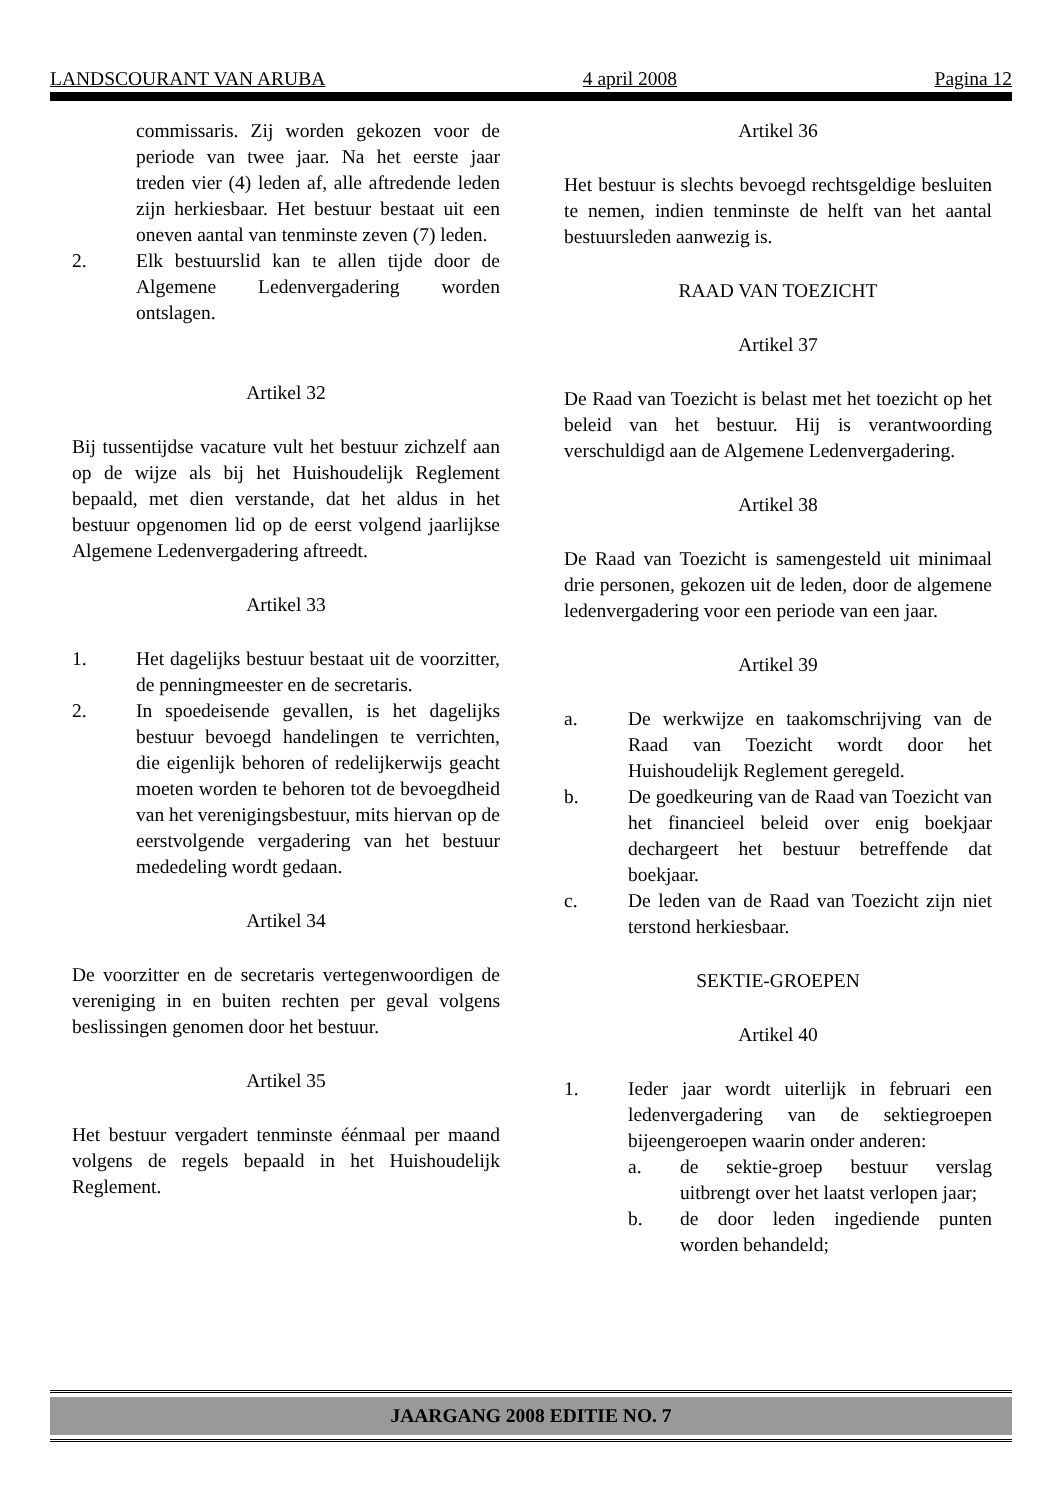LANDSCOURANT VAN ARUBA 4 april 2008 Pagina 12
commissaris. Zij worden gekozen voor de periode van twee jaar. Na het eerste jaar treden vier (4) leden af, alle aftredende leden zijn herkiesbaar. Het bestuur bestaat uit een oneven aantal van tenminste zeven (7) leden.
2. Elk bestuurslid kan te allen tijde door de Algemene Ledenvergadering worden ontslagen.
Artikel 32
Bij tussentijdse vacature vult het bestuur zichzelf aan op de wijze als bij het Huishoudelijk Reglement bepaald, met dien verstande, dat het aldus in het bestuur opgenomen lid op de eerst volgend jaarlijkse Algemene Ledenvergadering aftreedt.
Artikel 33
1. Het dagelijks bestuur bestaat uit de voorzitter, de penningmeester en de secretaris.
2. In spoedeisende gevallen, is het dagelijks bestuur bevoegd handelingen te verrichten, die eigenlijk behoren of redelijkerwijs geacht moeten worden te behoren tot de bevoegdheid van het verenigingsbestuur, mits hiervan op de eerstvolgende vergadering van het bestuur mededeling wordt gedaan.
Artikel 34
De voorzitter en de secretaris vertegenwoordigen de vereniging in en buiten rechten per geval volgens beslissingen genomen door het bestuur.
Artikel 35
Het bestuur vergadert tenminste éénmaal per maand volgens de regels bepaald in het Huishoudelijk Reglement.
Artikel 36
Het bestuur is slechts bevoegd rechtsgeldige besluiten te nemen, indien tenminste de helft van het aantal bestuursleden aanwezig is.
RAAD VAN TOEZICHT
Artikel 37
De Raad van Toezicht is belast met het toezicht op het beleid van het bestuur. Hij is verantwoording verschuldigd aan de Algemene Ledenvergadering.
Artikel 38
De Raad van Toezicht is samengesteld uit minimaal drie personen, gekozen uit de leden, door de algemene ledenvergadering voor een periode van een jaar.
Artikel 39
a. De werkwijze en taakomschrijving van de Raad van Toezicht wordt door het Huishoudelijk Reglement geregeld.
b. De goedkeuring van de Raad van Toezicht van het financieel beleid over enig boekjaar dechargeert het bestuur betreffende dat boekjaar.
c. De leden van de Raad van Toezicht zijn niet terstond herkiesbaar.
SEKTIE-GROEPEN
Artikel 40
1. Ieder jaar wordt uiterlijk in februari een ledenvergadering van de sektiegroepen bijeengeroepen waarin onder anderen:
a. de sektie-groep bestuur verslag uitbrengt over het laatst verlopen jaar;
b. de door leden ingediende punten worden behandeld;
JAARGANG 2008 EDITIE NO. 7